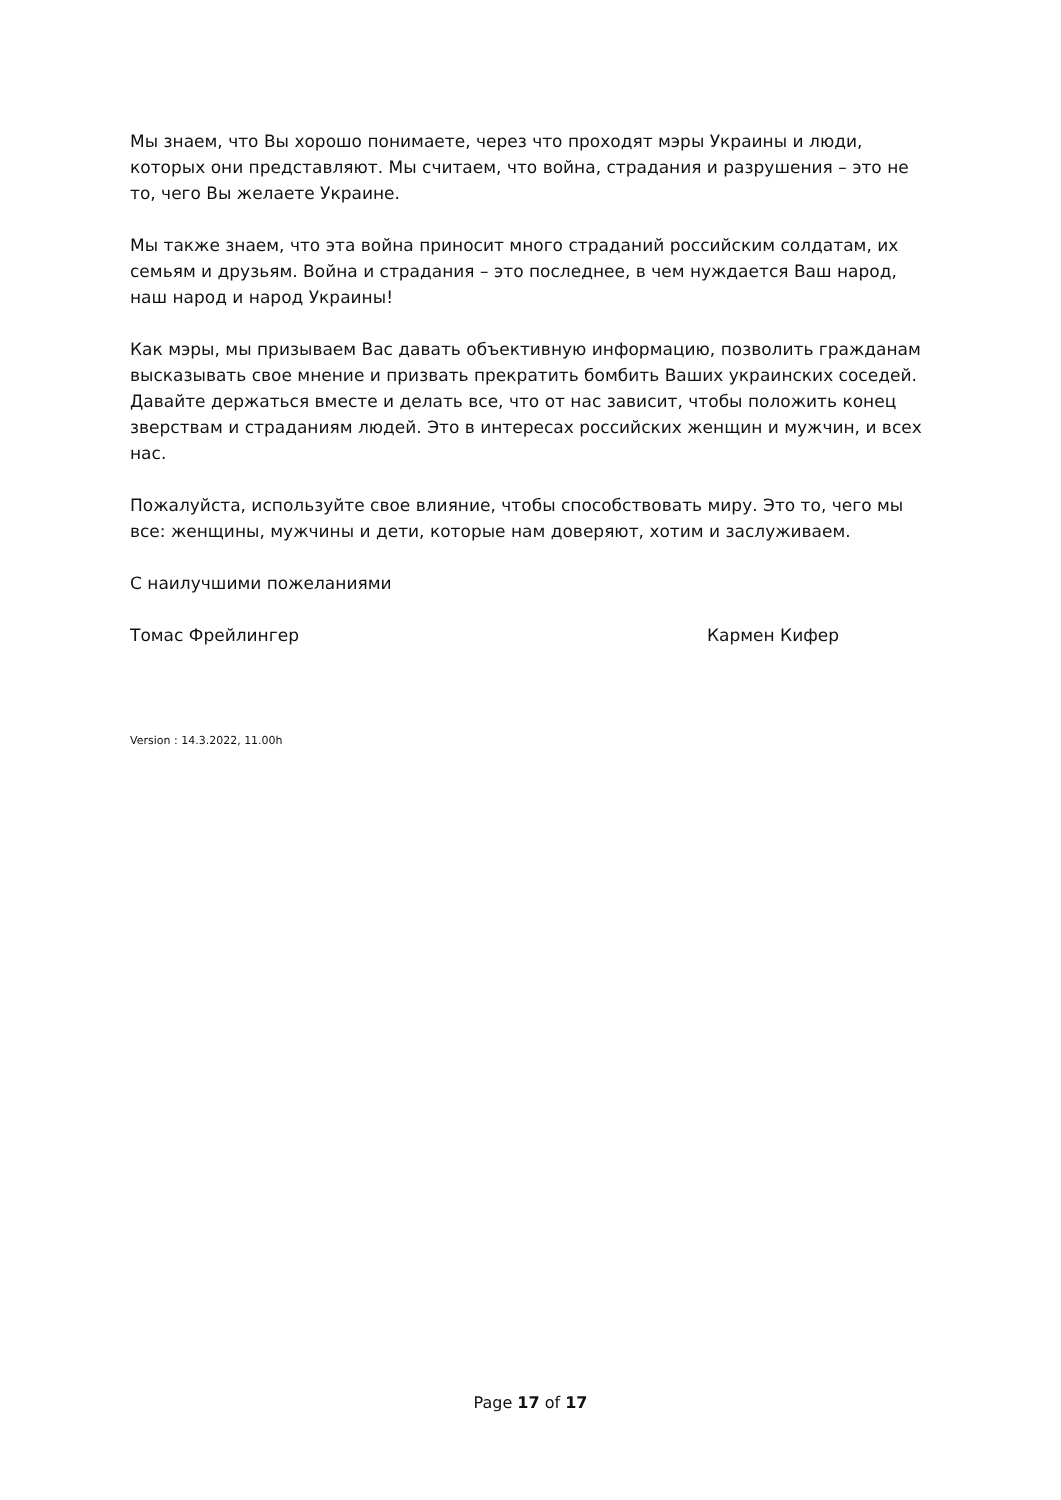Мы знаем, что Вы хорошо понимаете, через что проходят мэры Украины и люди, которых они представляют. Мы считаем, что война, страдания и разрушения – это не то, чего Вы желаете Украине.
Мы также знаем, что эта война приносит много страданий российским солдатам, их семьям и друзьям. Война и страдания – это последнее, в чем нуждается Ваш народ, наш народ и народ Украины!
Как мэры, мы призываем Вас давать объективную информацию, позволить гражданам высказывать свое мнение и призвать прекратить бомбить Ваших украинских соседей. Давайте держаться вместе и делать все, что от нас зависит, чтобы положить конец зверствам и страданиям людей. Это в интересах российских женщин и мужчин, и всех нас.
Пожалуйста, используйте свое влияние, чтобы способствовать миру. Это то, чего мы все: женщины, мужчины и дети, которые нам доверяют, хотим и заслуживаем.
С наилучшими пожеланиями
Томас Фрейлингер Кармен Кифер
Version : 14.3.2022, 11.00h
Page 17 of 17